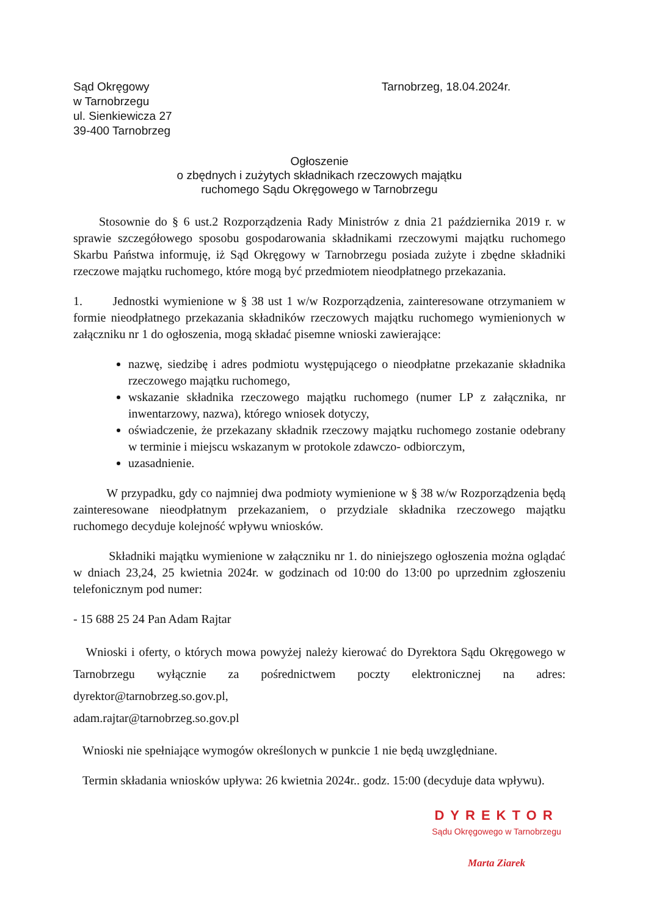Sąd Okręgowy
w Tarnobrzegu
ul. Sienkiewicza 27
39-400 Tarnobrzeg
Tarnobrzeg, 18.04.2024r.
Ogłoszenie
o zbędnych i zużytych składnikach rzeczowych majątku
ruchomego Sądu Okręgowego w Tarnobrzegu
Stosownie do § 6 ust.2 Rozporządzenia Rady Ministrów z dnia 21 października 2019 r. w sprawie szczegółowego sposobu gospodarowania składnikami rzeczowymi majątku ruchomego Skarbu Państwa informuję, iż Sąd Okręgowy w Tarnobrzegu posiada zużyte i zbędne składniki rzeczowe majątku ruchomego, które mogą być przedmiotem nieodpłatnego przekazania.
1. Jednostki wymienione w § 38 ust 1 w/w Rozporządzenia, zainteresowane otrzymaniem w formie nieodpłatnego przekazania składników rzeczowych majątku ruchomego wymienionych w załączniku nr 1 do ogłoszenia, mogą składać pisemne wnioski zawierające:
nazwę, siedzibę i adres podmiotu występującego o nieodpłatne przekazanie składnika rzeczowego majątku ruchomego,
wskazanie składnika rzeczowego majątku ruchomego (numer LP z załącznika, nr inwentarzowy, nazwa), którego wniosek dotyczy,
oświadczenie, że przekazany składnik rzeczowy majątku ruchomego zostanie odebrany w terminie i miejscu wskazanym w protokole zdawczo- odbiorczym,
uzasadnienie.
W przypadku, gdy co najmniej dwa podmioty wymienione w § 38 w/w Rozporządzenia będą zainteresowane nieodpłatnym przekazaniem, o przydziale składnika rzeczowego majątku ruchomego decyduje kolejność wpływu wniosków.
Składniki majątku wymienione w załączniku nr 1. do niniejszego ogłoszenia można oglądać w dniach 23,24, 25 kwietnia 2024r. w godzinach od 10:00 do 13:00 po uprzednim zgłoszeniu telefonicznym pod numer:
- 15 688 25 24 Pan Adam Rajtar
Wnioski i oferty, o których mowa powyżej należy kierować do Dyrektora Sądu Okręgowego w Tarnobrzegu wyłącznie za pośrednictwem poczty elektronicznej na adres: dyrektor@tarnobrzeg.so.gov.pl,
adam.rajtar@tarnobrzeg.so.gov.pl
Wnioski nie spełniające wymogów określonych w punkcie 1 nie będą uwzględniane.
Termin składania wniosków upływa: 26 kwietnia 2024r.. godz. 15:00 (decyduje data wpływu).
DYREKTOR
Sądu Okręgowego w Tarnobrzegu
Marta Ziarek